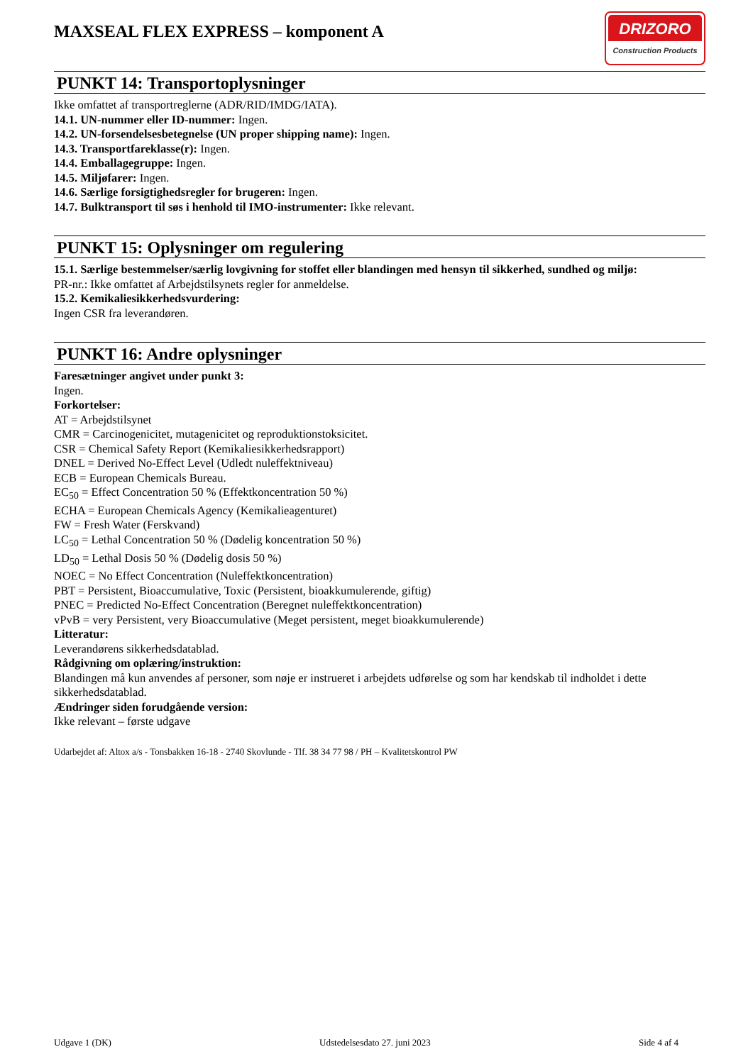MAXSEAL FLEX EXPRESS – komponent A
DRIZORO
Construction Products
PUNKT 14: Transportoplysninger
Ikke omfattet af transportreglerne (ADR/RID/IMDG/IATA).
14.1. UN-nummer eller ID-nummer: Ingen.
14.2. UN-forsendelsesbetegnelse (UN proper shipping name): Ingen.
14.3. Transportfareklasse(r): Ingen.
14.4. Emballagegruppe: Ingen.
14.5. Miljøfarer: Ingen.
14.6. Særlige forsigtighedsregler for brugeren: Ingen.
14.7. Bulktransport til søs i henhold til IMO-instrumenter: Ikke relevant.
PUNKT 15: Oplysninger om regulering
15.1. Særlige bestemmelser/særlig lovgivning for stoffet eller blandingen med hensyn til sikkerhed, sundhed og miljø:
PR-nr.: Ikke omfattet af Arbejdstilsynets regler for anmeldelse.
15.2. Kemikaliesikkerhedsvurdering:
Ingen CSR fra leverandøren.
PUNKT 16: Andre oplysninger
Faresætninger angivet under punkt 3:
Ingen.
Forkortelser:
AT = Arbejdstilsynet
CMR = Carcinogenicitet, mutagenicitet og reproduktionstoksicitet.
CSR = Chemical Safety Report (Kemikaliesikkerhedsrapport)
DNEL = Derived No-Effect Level (Udledt nuleffektniveau)
ECB = European Chemicals Bureau.
EC<sub>50</sub> = Effect Concentration 50 % (Effektkoncentration 50 %)
ECHA = European Chemicals Agency (Kemikalieagenturet)
FW = Fresh Water (Ferskvand)
LC<sub>50</sub> = Lethal Concentration 50 % (Dødelig koncentration 50 %)
LD<sub>50</sub> = Lethal Dosis 50 % (Dødelig dosis 50 %)
NOEC = No Effect Concentration (Nuleffektkoncentration)
PBT = Persistent, Bioaccumulative, Toxic (Persistent, bioakkumulerende, giftig)
PNEC = Predicted No-Effect Concentration (Beregnet nuleffektkoncentration)
vPvB = very Persistent, very Bioaccumulative (Meget persistent, meget bioakkumulerende)
Litteratur:
Leverandørens sikkerhedsdatablad.
Rådgivning om oplæring/instruktion:
Blandingen må kun anvendes af personer, som nøje er instrueret i arbejdets udførelse og som har kendskab til indholdet i dette sikkerhedsdatablad.
Ændringer siden forudgående version:
Ikke relevant – første udgave
Udarbejdet af: Altox a/s - Tonsbakken 16-18 - 2740 Skovlunde - Tlf. 38 34 77 98 / PH – Kvalitetskontrol PW
Udgave 1 (DK) Udstedelsesdato 27. juni 2023 Side 4 af 4